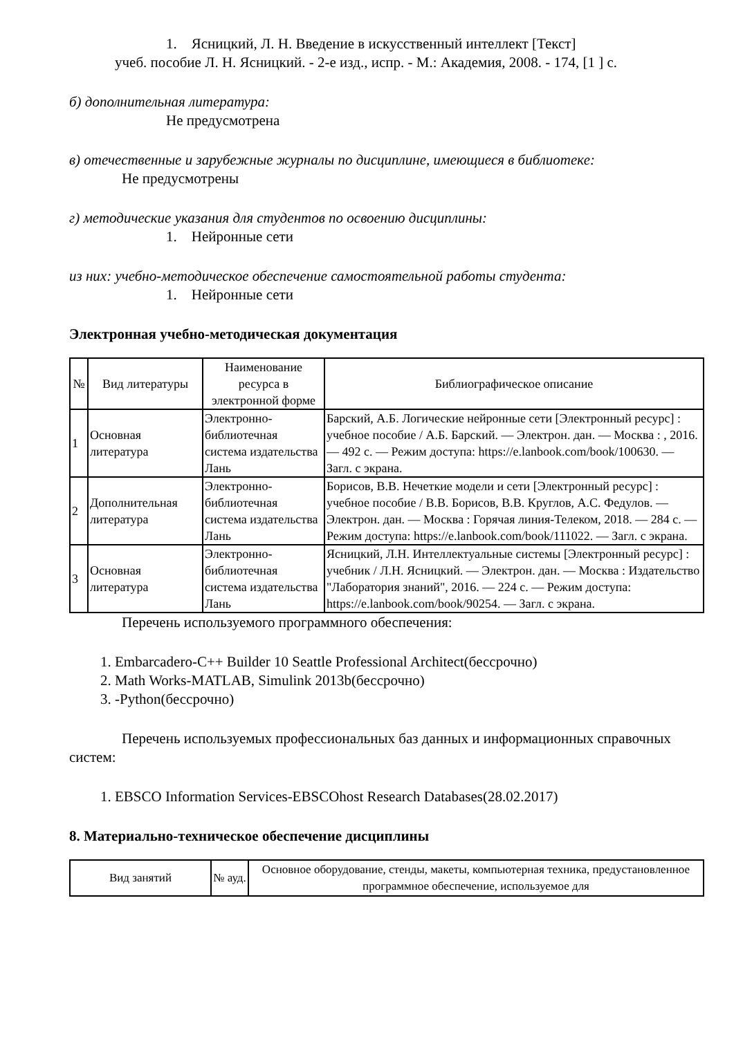1. Ясницкий, Л. Н. Введение в искусственный интеллект [Текст]
учеб. пособие Л. Н. Ясницкий. - 2-е изд., испр. - М.: Академия, 2008. - 174, [1 ] с.
б) дополнительная литература:
Не предусмотрена
в) отечественные и зарубежные журналы по дисциплине, имеющиеся в библиотеке:
Не предусмотрены
г) методические указания для студентов по освоению дисциплины:
1. Нейронные сети
из них: учебно-методическое обеспечение самостоятельной работы студента:
1. Нейронные сети
Электронная учебно-методическая документация
| № | Вид литературы | Наименование ресурса в электронной форме | Библиографическое описание |
| --- | --- | --- | --- |
| 1 | Основная литература | Электронно-библиотечная система издательства Лань | Барский, А.Б. Логические нейронные сети [Электронный ресурс] : учебное пособие / А.Б. Барский. — Электрон. дан. — Москва : , 2016. — 492 с. — Режим доступа: https://e.lanbook.com/book/100630. — Загл. с экрана. |
| 2 | Дополнительная литература | Электронно-библиотечная система издательства Лань | Борисов, В.В. Нечеткие модели и сети [Электронный ресурс] : учебное пособие / В.В. Борисов, В.В. Круглов, А.С. Федулов. — Электрон. дан. — Москва : Горячая линия-Телеком, 2018. — 284 с. — Режим доступа: https://e.lanbook.com/book/111022. — Загл. с экрана. |
| 3 | Основная литература | Электронно-библиотечная система издательства Лань | Ясницкий, Л.Н. Интеллектуальные системы [Электронный ресурс] : учебник / Л.Н. Ясницкий. — Электрон. дан. — Москва : Издательство "Лаборатория знаний", 2016. — 224 с. — Режим доступа: https://e.lanbook.com/book/90254. — Загл. с экрана. |
Перечень используемого программного обеспечения:
1. Embarcadero-C++ Builder 10 Seattle Professional Architect(бессрочно)
2. Math Works-MATLAB, Simulink 2013b(бессрочно)
3. -Python(бессрочно)
Перечень используемых профессиональных баз данных и информационных справочных систем:
1. EBSCO Information Services-EBSCOhost Research Databases(28.02.2017)
8. Материально-техническое обеспечение дисциплины
| Вид занятий | № ауд. | Основное оборудование, стенды, макеты, компьютерная техника, предустановленное программное обеспечение, используемое для |
| --- | --- | --- |